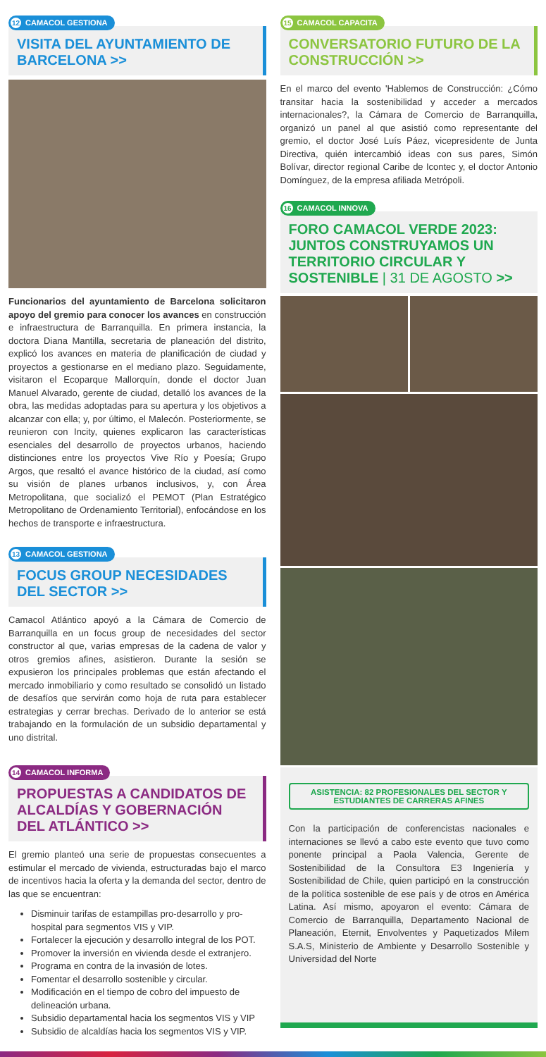12 CAMACOL GESTIONA
VISITA DEL AYUNTAMIENTO DE BARCELONA >>
Funcionarios del ayuntamiento de Barcelona solicitaron apoyo del gremio para conocer los avances en construcción e infraestructura de Barranquilla. En primera instancia, la doctora Diana Mantilla, secretaria de planeación del distrito, explicó los avances en materia de planificación de ciudad y proyectos a gestionarse en el mediano plazo. Seguidamente, visitaron el Ecoparque Mallorquín, donde el doctor Juan Manuel Alvarado, gerente de ciudad, detalló los avances de la obra, las medidas adoptadas para su apertura y los objetivos a alcanzar con ella; y, por último, el Malecón. Posteriormente, se reunieron con Incity, quienes explicaron las características esenciales del desarrollo de proyectos urbanos, haciendo distinciones entre los proyectos Vive Río y Poesía; Grupo Argos, que resaltó el avance histórico de la ciudad, así como su visión de planes urbanos inclusivos, y, con Área Metropolitana, que socializó el PEMOT (Plan Estratégico Metropolitano de Ordenamiento Territorial), enfocándose en los hechos de transporte e infraestructura.
13 CAMACOL GESTIONA
FOCUS GROUP NECESIDADES DEL SECTOR >>
Camacol Atlántico apoyó a la Cámara de Comercio de Barranquilla en un focus group de necesidades del sector constructor al que, varias empresas de la cadena de valor y otros gremios afines, asistieron. Durante la sesión se expusieron los principales problemas que están afectando el mercado inmobiliario y como resultado se consolidó un listado de desafíos que servirán como hoja de ruta para establecer estrategias y cerrar brechas. Derivado de lo anterior se está trabajando en la formulación de un subsidio departamental y uno distrital.
14 CAMACOL INFORMA
PROPUESTAS A CANDIDATOS DE ALCALDÍAS Y GOBERNACIÓN DEL ATLÁNTICO >>
El gremio planteó una serie de propuestas consecuentes a estimular el mercado de vivienda, estructuradas bajo el marco de incentivos hacia la oferta y la demanda del sector, dentro de las que se encuentran:
Disminuir tarifas de estampillas pro-desarrollo y pro-hospital para segmentos VIS y VIP.
Fortalecer la ejecución y desarrollo integral de los POT.
Promover la inversión en vivienda desde el extranjero.
Programa en contra de la invasión de lotes.
Fomentar el desarrollo sostenible y circular.
Modificación en el tiempo de cobro del impuesto de delineación urbana.
Subsidio departamental hacia los segmentos VIS y VIP
Subsidio de alcaldías hacia los segmentos VIS y VIP.
15 CAMACOL CAPACITA
CONVERSATORIO FUTURO DE LA CONSTRUCCIÓN >>
En el marco del evento 'Hablemos de Construcción: ¿Cómo transitar hacia la sostenibilidad y acceder a mercados internacionales?, la Cámara de Comercio de Barranquilla, organizó un panel al que asistió como representante del gremio, el doctor José Luís Páez, vicepresidente de Junta Directiva, quién intercambió ideas con sus pares, Simón Bolívar, director regional Caribe de Icontec y, el doctor Antonio Domínguez, de la empresa afiliada Metrópoli.
16 CAMACOL INNOVA
FORO CAMACOL VERDE 2023: JUNTOS CONSTRUYAMOS UN TERRITORIO CIRCULAR Y SOSTENIBLE | 31 DE AGOSTO >>
ASISTENCIA: 82 PROFESIONALES DEL SECTOR Y ESTUDIANTES DE CARRERAS AFINES
Con la participación de conferencistas nacionales e internaciones se llevó a cabo este evento que tuvo como ponente principal a Paola Valencia, Gerente de Sostenibilidad de la Consultora E3 Ingeniería y Sostenibilidad de Chile, quien participó en la construcción de la política sostenible de ese país y de otros en América Latina. Así mismo, apoyaron el evento: Cámara de Comercio de Barranquilla, Departamento Nacional de Planeación, Eternit, Envolventes y Paquetizados Milem S.A.S, Ministerio de Ambiente y Desarrollo Sostenible y Universidad del Norte